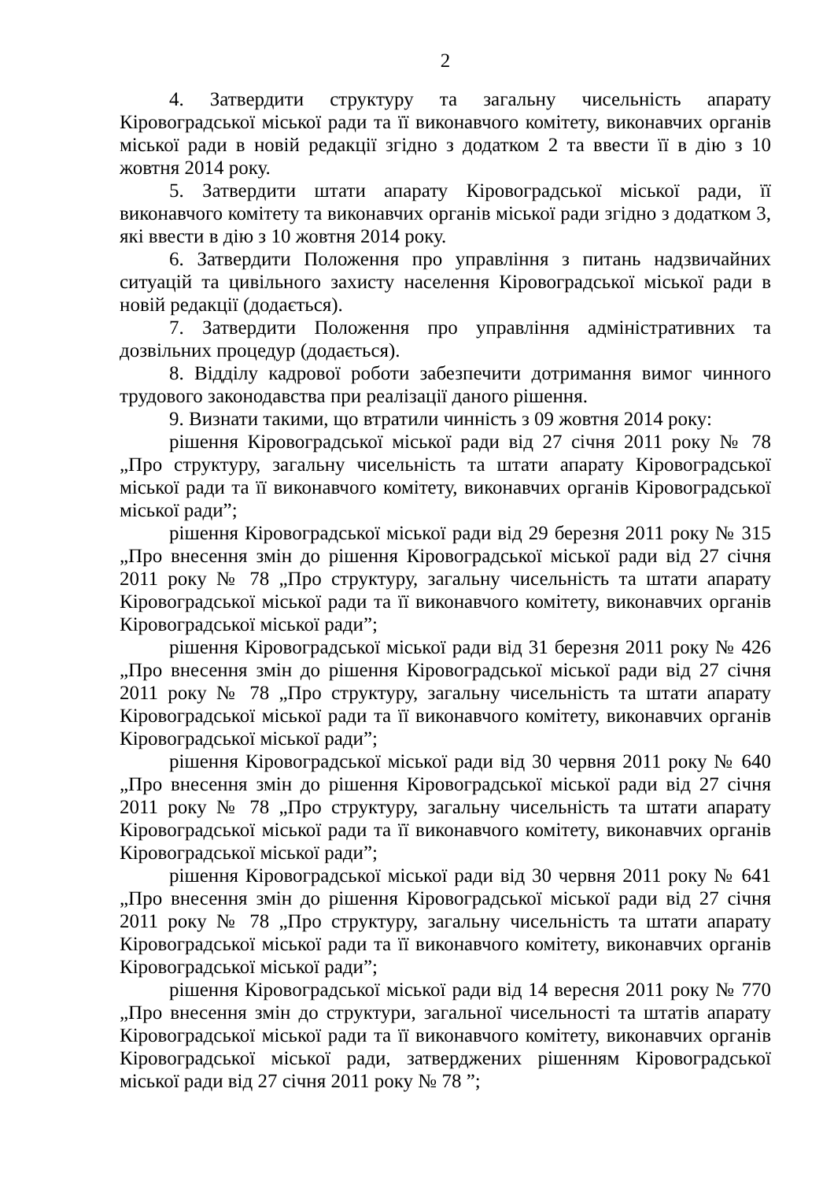2
4. Затвердити структуру та загальну чисельність апарату Кіровоградської міської ради та її виконавчого комітету, виконавчих органів міської ради в новій редакції згідно з додатком 2 та ввести її в дію з 10 жовтня 2014 року.
5. Затвердити штати апарату Кіровоградської міської ради, її виконавчого комітету та виконавчих органів міської ради згідно з додатком 3, які ввести в дію з 10 жовтня 2014 року.
6. Затвердити Положення про управління з питань надзвичайних ситуацій та цивільного захисту населення Кіровоградської міської ради в новій редакції (додається).
7. Затвердити Положення про управління адміністративних та дозвільних процедур (додається).
8. Відділу кадрової роботи забезпечити дотримання вимог чинного трудового законодавства при реалізації даного рішення.
9. Визнати такими, що втратили чинність з 09 жовтня 2014 року:
рішення Кіровоградської міської ради від 27 січня 2011 року № 78 „Про структуру, загальну чисельність та штати апарату Кіровоградської міської ради та її виконавчого комітету, виконавчих органів Кіровоградської міської ради”;
рішення Кіровоградської міської ради від 29 березня 2011 року № 315 „Про внесення змін до рішення Кіровоградської міської ради від 27 січня 2011 року № 78 „Про структуру, загальну чисельність та штати апарату Кіровоградської міської ради та її виконавчого комітету, виконавчих органів Кіровоградської міської ради”;
рішення Кіровоградської міської ради від 31 березня 2011 року № 426 „Про внесення змін до рішення Кіровоградської міської ради від 27 січня 2011 року № 78 „Про структуру, загальну чисельність та штати апарату Кіровоградської міської ради та її виконавчого комітету, виконавчих органів Кіровоградської міської ради”;
рішення Кіровоградської міської ради від 30 червня 2011 року № 640 „Про внесення змін до рішення Кіровоградської міської ради від 27 січня 2011 року № 78 „Про структуру, загальну чисельність та штати апарату Кіровоградської міської ради та її виконавчого комітету, виконавчих органів Кіровоградської міської ради”;
рішення Кіровоградської міської ради від 30 червня 2011 року № 641 „Про внесення змін до рішення Кіровоградської міської ради від 27 січня 2011 року № 78 „Про структуру, загальну чисельність та штати апарату Кіровоградської міської ради та її виконавчого комітету, виконавчих органів Кіровоградської міської ради”;
рішення Кіровоградської міської ради від 14 вересня 2011 року № 770 „Про внесення змін до структури, загальної чисельності та штатів апарату Кіровоградської міської ради та її виконавчого комітету, виконавчих органів Кіровоградської міської ради, затверджених рішенням Кіровоградської міської ради від 27 січня 2011 року № 78 ”;